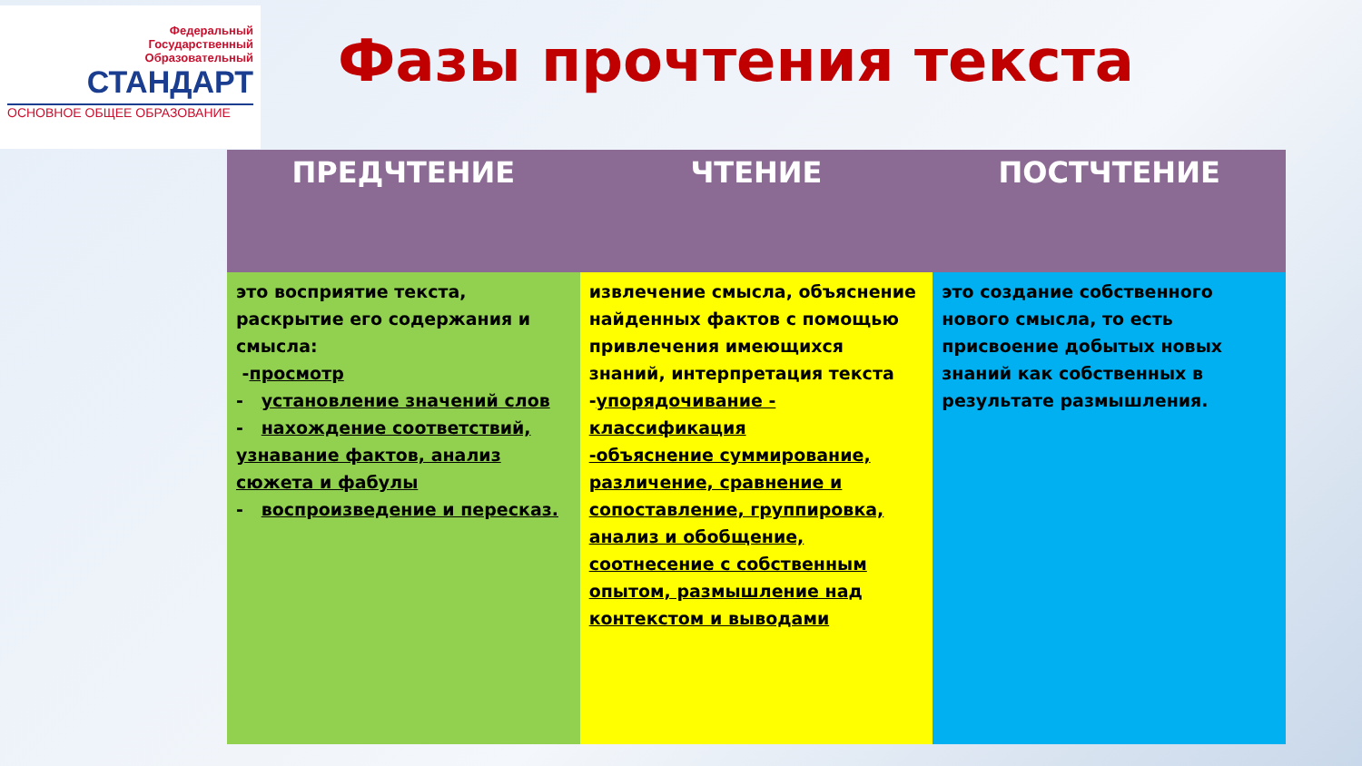Федеральный
Государственный
Образовательный
СТАНДАРТ
ОСНОВНОЕ ОБЩЕЕ ОБРАЗОВАНИЕ
Фазы прочтения текста
| ПРЕДЧТЕНИЕ | ЧТЕНИЕ | ПОСТЧТЕНИЕ |
| --- | --- | --- |
| это восприятие текста, раскрытие его содержания и смысла: - просмотр - установление значений слов - нахождение соответствий, узнавание фактов, анализ сюжета и фабулы - воспроизведение и пересказ. | извлечение смысла, объяснение найденных фактов с помощью привлечения имеющихся знаний, интерпретация текста - упорядочивание - классификация -объяснение суммирование, различение, сравнение и сопоставление, группировка, анализ и обобщение, соотнесение с собственным опытом, размышление над контекстом и выводами | это создание собственного нового смысла, то есть присвоение добытых новых знаний как собственных в результате размышления. |